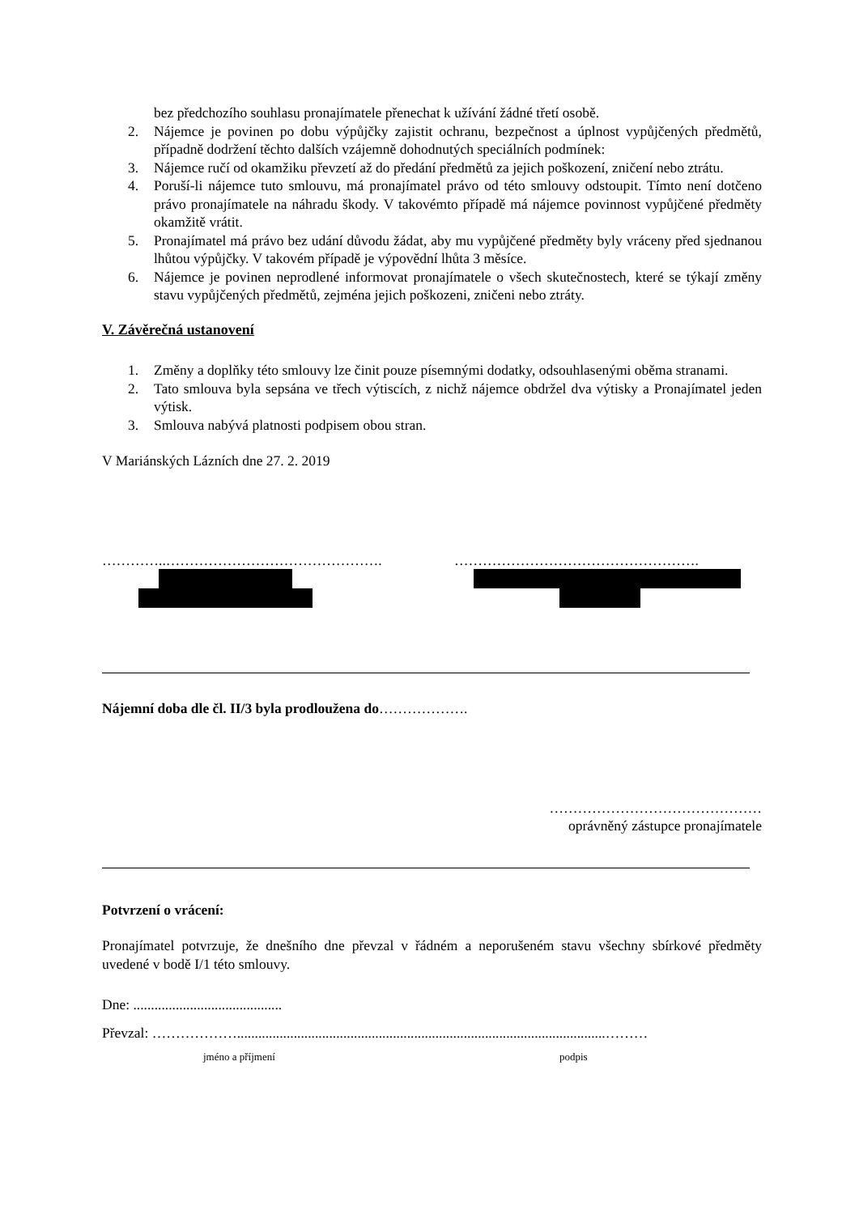bez předchozího souhlasu pronajímatele přenechat k užívání žádné třetí osobě.
2. Nájemce je povinen po dobu výpůjčky zajistit ochranu, bezpečnost a úplnost vypůjčených předmětů, případně dodržení těchto dalších vzájemně dohodnutých speciálních podmínek:
3. Nájemce ručí od okamžiku převzetí až do předání předmětů za jejich poškození, zničení nebo ztrátu.
4. Poruší-li nájemce tuto smlouvu, má pronajímatel právo od této smlouvy odstoupit. Tímto není dotčeno právo pronajímatele na náhradu škody. V takovémto případě má nájemce povinnost vypůjčené předměty okamžitě vrátit.
5. Pronajímatel má právo bez udání důvodu žádat, aby mu vypůjčené předměty byly vráceny před sjednanou lhůtou výpůjčky. V takovém případě je výpovědní lhůta 3 měsíce.
6. Nájemce je povinen neprodlené informovat pronajímatele o všech skutečnostech, které se týkají změny stavu vypůjčených předmětů, zejména jejich poškozeni, zničeni nebo ztráty.
V. Závěrečná ustanovení
1. Změny a doplňky této smlouvy lze činit pouze písemnými dodatky, odsouhlasenými oběma stranami.
2. Tato smlouva byla sepsána ve třech výtiscích, z nichž nájemce obdržel dva výtisky a Pronajímatel jeden výtisk.
3. Smlouva nabývá platnosti podpisem obou stran.
V Mariánských Lázních dne 27. 2. 2019
…………..………………………………………. …………………………………………….
Nájemní doba dle čl. II/3 byla prodloužena do……………….
………………………………………
oprávněný zástupce pronajímatele
Potvrzení o vrácení:
Pronajímatel potvrzuje, že dnešního dne převzal v řádném a neporušeném stavu všechny sbírkové předměty uvedené v bodě I/1 této smlouvy.
Dne: ..........................................
Převzal: ………………........................................................................................................………
jméno a příjmení podpis